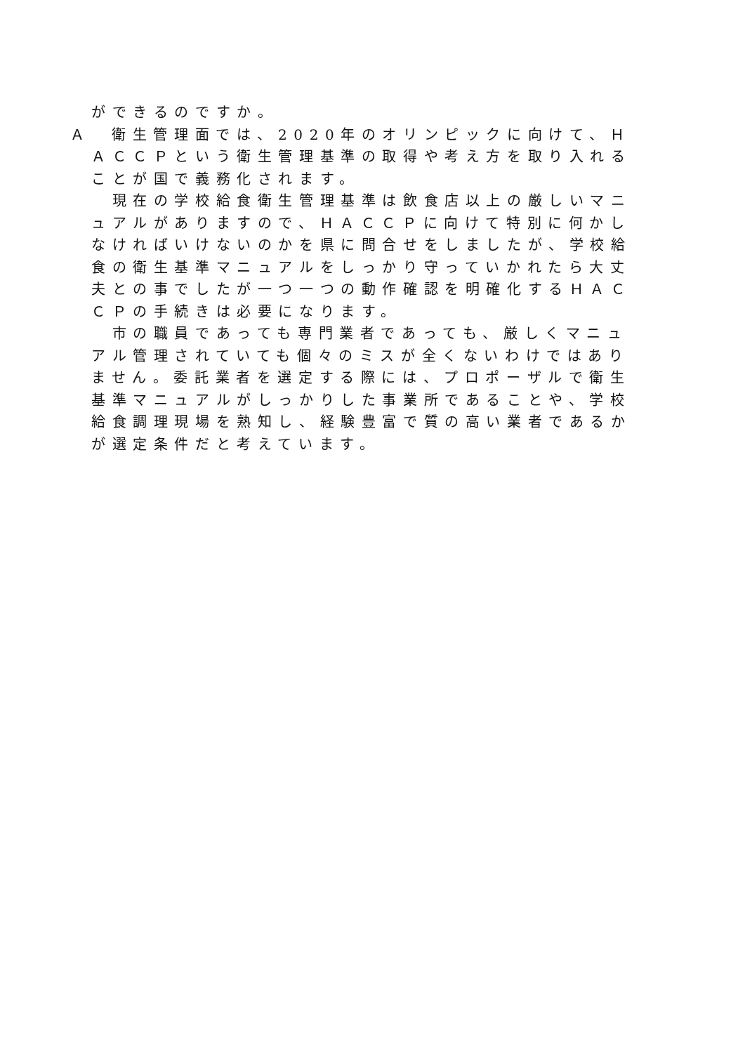ができるのですか。
Ａ　衛生管理面では、2020年のオリンピックに向けて、ＨＡＣＣＰという衛生管理基準の取得や考え方を取り入れることが国で義務化されます。
　現在の学校給食衛生管理基準は飲食店以上の厳しいマニュアルがありますので、ＨＡＣＣＰに向けて特別に何かしなければいけないのかを県に問合せをしましたが、学校給食の衛生基準マニュアルをしっかり守っていかれたら大丈夫との事でしたが一つ一つの動作確認を明確化するＨＡＣＣＰの手続きは必要になります。
　市の職員であっても専門業者であっても、厳しくマニュアル管理されていても個々のミスが全くないわけではありません。委託業者を選定する際には、プロポーザルで衛生基準マニュアルがしっかりした事業所であることや、学校給食調理現場を熟知し、経験豊富で質の高い業者であるかが選定条件だと考えています。